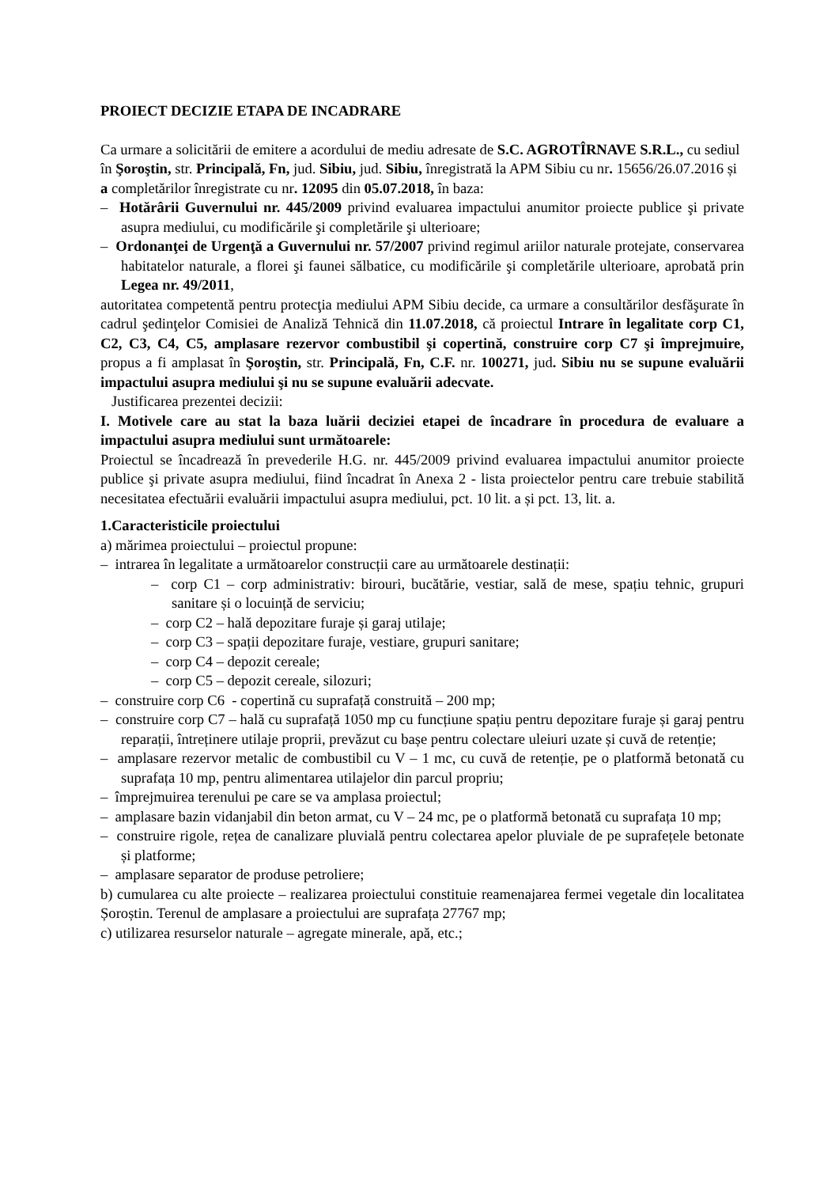PROIECT DECIZIE ETAPA DE INCADRARE
Ca urmare a solicitării de emitere a acordului de mediu adresate de S.C. AGROTÎRNAVE S.R.L., cu sediul în Şoroştin, str. Principală, Fn, jud. Sibiu, jud. Sibiu, înregistrată la APM Sibiu cu nr. 15656/26.07.2016 și a completărilor înregistrate cu nr. 12095 din 05.07.2018, în baza:
– Hotărârii Guvernului nr. 445/2009 privind evaluarea impactului anumitor proiecte publice şi private asupra mediului, cu modificările şi completările şi ulterioare;
– Ordonanţei de Urgenţă a Guvernului nr. 57/2007 privind regimul ariilor naturale protejate, conservarea habitatelor naturale, a florei şi faunei sălbatice, cu modificările şi completările ulterioare, aprobată prin Legea nr. 49/2011,
autoritatea competentă pentru protecţia mediului APM Sibiu decide, ca urmare a consultărilor desfăşurate în cadrul şedinţelor Comisiei de Analiză Tehnică din 11.07.2018, că proiectul Intrare în legalitate corp C1, C2, C3, C4, C5, amplasare rezervor combustibil şi copertină, construire corp C7 şi împrejmuire, propus a fi amplasat în Şoroştin, str. Principală, Fn, C.F. nr. 100271, jud. Sibiu nu se supune evaluării impactului asupra mediului şi nu se supune evaluării adecvate.
Justificarea prezentei decizii:
I. Motivele care au stat la baza luării deciziei etapei de încadrare în procedura de evaluare a impactului asupra mediului sunt următoarele:
Proiectul se încadrează în prevederile H.G. nr. 445/2009 privind evaluarea impactului anumitor proiecte publice şi private asupra mediului, fiind încadrat în Anexa 2 - lista proiectelor pentru care trebuie stabilită necesitatea efectuării evaluării impactului asupra mediului, pct. 10 lit. a și pct. 13, lit. a.
1.Caracteristicile proiectului
a) mărimea proiectului – proiectul propune:
– intrarea în legalitate a următoarelor construcții care au următoarele destinații:
– corp C1 – corp administrativ: birouri, bucătărie, vestiar, sală de mese, spațiu tehnic, grupuri sanitare și o locuință de serviciu;
– corp C2 – hală depozitare furaje și garaj utilaje;
– corp C3 – spații depozitare furaje, vestiare, grupuri sanitare;
– corp C4 – depozit cereale;
– corp C5 – depozit cereale, silozuri;
– construire corp C6 - copertină cu suprafață construită – 200 mp;
– construire corp C7 – hală cu suprafață 1050 mp cu funcțiune spațiu pentru depozitare furaje și garaj pentru reparații, întreținere utilaje proprii, prevăzut cu bașe pentru colectare uleiuri uzate și cuvă de retenție;
– amplasare rezervor metalic de combustibil cu V – 1 mc, cu cuvă de retenție, pe o platformă betonată cu suprafața 10 mp, pentru alimentarea utilajelor din parcul propriu;
– împrejmuirea terenului pe care se va amplasa proiectul;
– amplasare bazin vidanjabil din beton armat, cu V – 24 mc, pe o platformă betonată cu suprafața 10 mp;
– construire rigole, rețea de canalizare pluvială pentru colectarea apelor pluviale de pe suprafețele betonate și platforme;
– amplasare separator de produse petroliere;
b) cumularea cu alte proiecte – realizarea proiectului constituie reamenajarea fermei vegetale din localitatea Șoroștin. Terenul de amplasare a proiectului are suprafața 27767 mp;
c) utilizarea resurselor naturale – agregate minerale, apă, etc.;